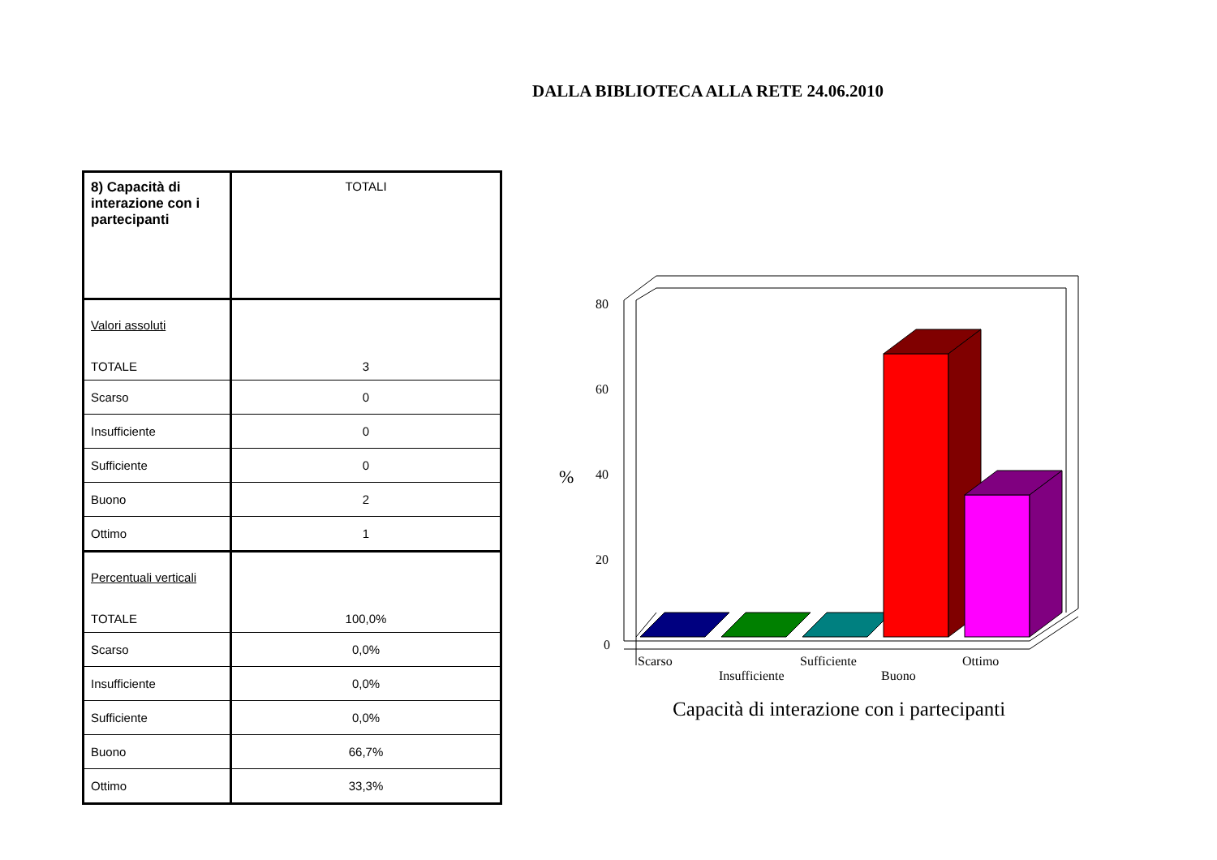DALLA BIBLIOTECA ALLA RETE 24.06.2010
| 8) Capacità di interazione con i partecipanti | TOTALI |
| Valori assoluti TOTALE | 3 |
| Scarso | 0 |
| Insufficiente | 0 |
| Sufficiente | 0 |
| Buono | 2 |
| Ottimo | 1 |
| Percentuali verticali TOTALE | 100,0% |
| Scarso | 0,0% |
| Insufficiente | 0,0% |
| Sufficiente | 0,0% |
| Buono | 66,7% |
| Ottimo | 33,3% |
80
60
40
20
0
%
Scarso
Insufficiente
Sufficiente
Buono
Ottimo
Capacità di interazione con i partecipanti